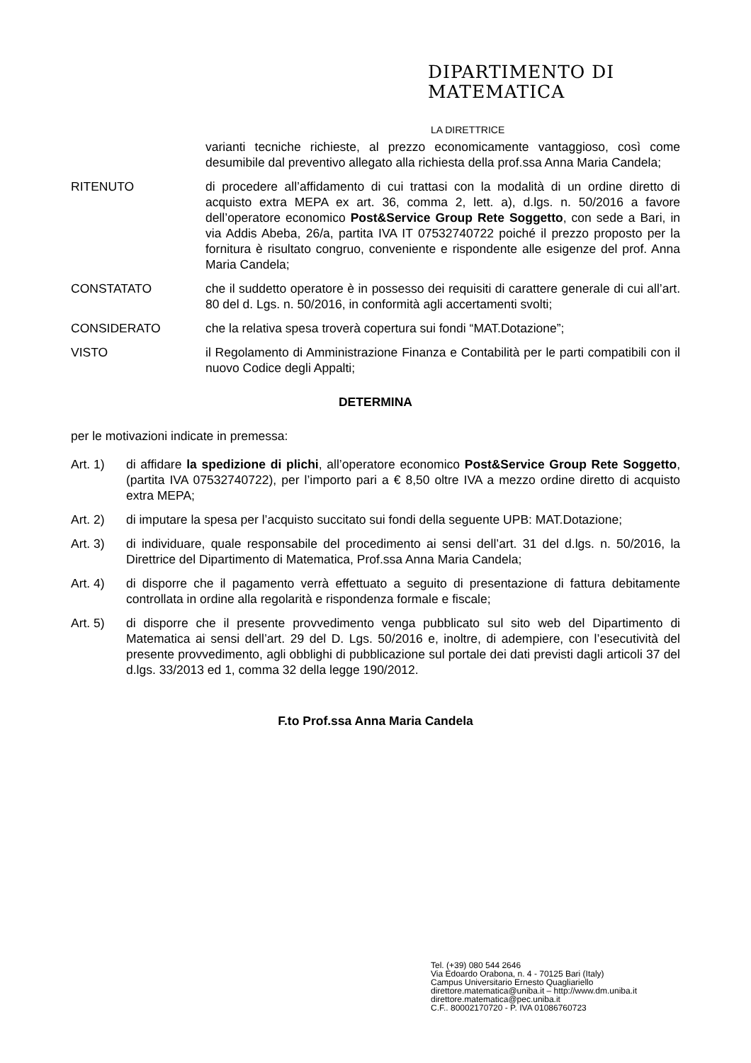DIPARTIMENTO DI
MATEMATICA
LA DIRETTRICE
varianti tecniche richieste, al prezzo economicamente vantaggioso, così come desumibile dal preventivo allegato alla richiesta della prof.ssa Anna Maria Candela;
RITENUTO di procedere all’affidamento di cui trattasi con la modalità di un ordine diretto di acquisto extra MEPA ex art. 36, comma 2, lett. a), d.lgs. n. 50/2016 a favore dell’operatore economico Post&Service Group Rete Soggetto, con sede a Bari, in via Addis Abeba, 26/a, partita IVA IT 07532740722 poiché il prezzo proposto per la fornitura è risultato congruo, conveniente e rispondente alle esigenze del prof. Anna Maria Candela;
CONSTATATO che il suddetto operatore è in possesso dei requisiti di carattere generale di cui all’art. 80 del d. Lgs. n. 50/2016, in conformità agli accertamenti svolti;
CONSIDERATO che la relativa spesa troverà copertura sui fondi “MAT.Dotazione”;
VISTO il Regolamento di Amministrazione Finanza e Contabilità per le parti compatibili con il nuovo Codice degli Appalti;
DETERMINA
per le motivazioni indicate in premessa:
Art. 1) di affidare la spedizione di plichi, all’operatore economico Post&Service Group Rete Soggetto, (partita IVA 07532740722), per l’importo pari a € 8,50 oltre IVA a mezzo ordine diretto di acquisto extra MEPA;
Art. 2) di imputare la spesa per l’acquisto succitato sui fondi della seguente UPB: MAT.Dotazione;
Art. 3) di individuare, quale responsabile del procedimento ai sensi dell’art. 31 del d.lgs. n. 50/2016, la Direttrice del Dipartimento di Matematica, Prof.ssa Anna Maria Candela;
Art. 4) di disporre che il pagamento verrà effettuato a seguito di presentazione di fattura debitamente controllata in ordine alla regolarità e rispondenza formale e fiscale;
Art. 5) di disporre che il presente provvedimento venga pubblicato sul sito web del Dipartimento di Matematica ai sensi dell’art. 29 del D. Lgs. 50/2016 e, inoltre, di adempiere, con l’esecutività del presente provvedimento, agli obblighi di pubblicazione sul portale dei dati previsti dagli articoli 37 del d.lgs. 33/2013 ed 1, comma 32 della legge 190/2012.
F.to Prof.ssa Anna Maria Candela
Tel. (+39) 080 544 2646
Via Edoardo Orabona, n. 4 - 70125 Bari (Italy)
Campus Universitario Ernesto Quagliariello
direttore.matematica@uniba.it – http://www.dm.uniba.it
direttore.matematica@pec.uniba.it
C.F.. 80002170720 - P. IVA 01086760723